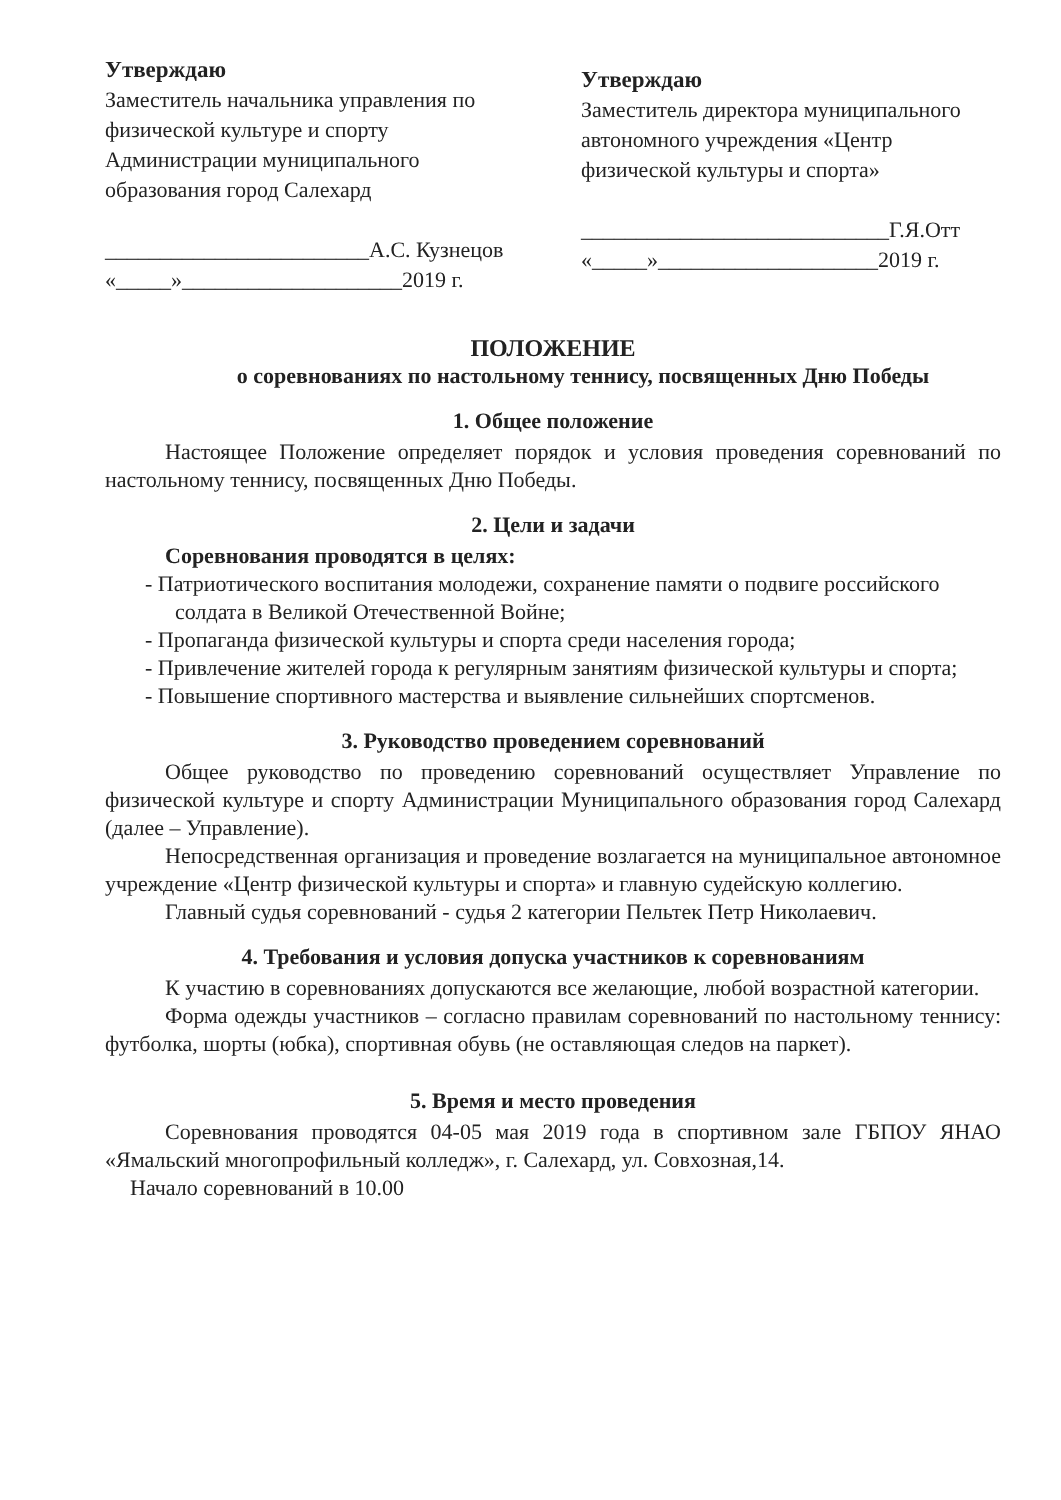Утверждаю
Заместитель начальника управления по физической культуре и спорту Администрации муниципального образования город Салехард
________________________А.С. Кузнецов
«_____»____________________2019 г.
Утверждаю
Заместитель директора муниципального автономного учреждения «Центр физической культуры и спорта»
____________________________Г.Я.Отт
«_____»____________________2019 г.
ПОЛОЖЕНИЕ
о соревнованиях по настольному теннису, посвященных Дню Победы
1. Общее положение
Настоящее Положение определяет порядок и условия проведения соревнований по настольному теннису, посвященных Дню Победы.
2. Цели и задачи
Соревнования проводятся в целях:
- Патриотического воспитания молодежи, сохранение памяти о подвиге российского солдата в Великой Отечественной Войне;
- Пропаганда физической культуры и спорта среди населения города;
- Привлечение жителей города к регулярным занятиям физической культуры и спорта;
- Повышение спортивного мастерства и выявление сильнейших спортсменов.
3. Руководство проведением соревнований
Общее руководство по проведению соревнований осуществляет Управление по физической культуре и спорту Администрации Муниципального образования город Салехард (далее – Управление).
Непосредственная организация и проведение возлагается на муниципальное автономное учреждение «Центр физической культуры и спорта» и главную судейскую коллегию.
Главный судья соревнований - судья 2 категории Пельтек Петр Николаевич.
4. Требования и условия допуска участников к соревнованиям
К участию в соревнованиях допускаются все желающие, любой возрастной категории.
Форма одежды участников – согласно правилам соревнований по настольному теннису: футболка, шорты (юбка), спортивная обувь (не оставляющая следов на паркет).
5. Время и место проведения
Соревнования проводятся 04-05 мая 2019 года в спортивном зале ГБПОУ ЯНАО «Ямальский многопрофильный колледж», г. Салехард, ул. Совхозная,14.
Начало соревнований в 10.00